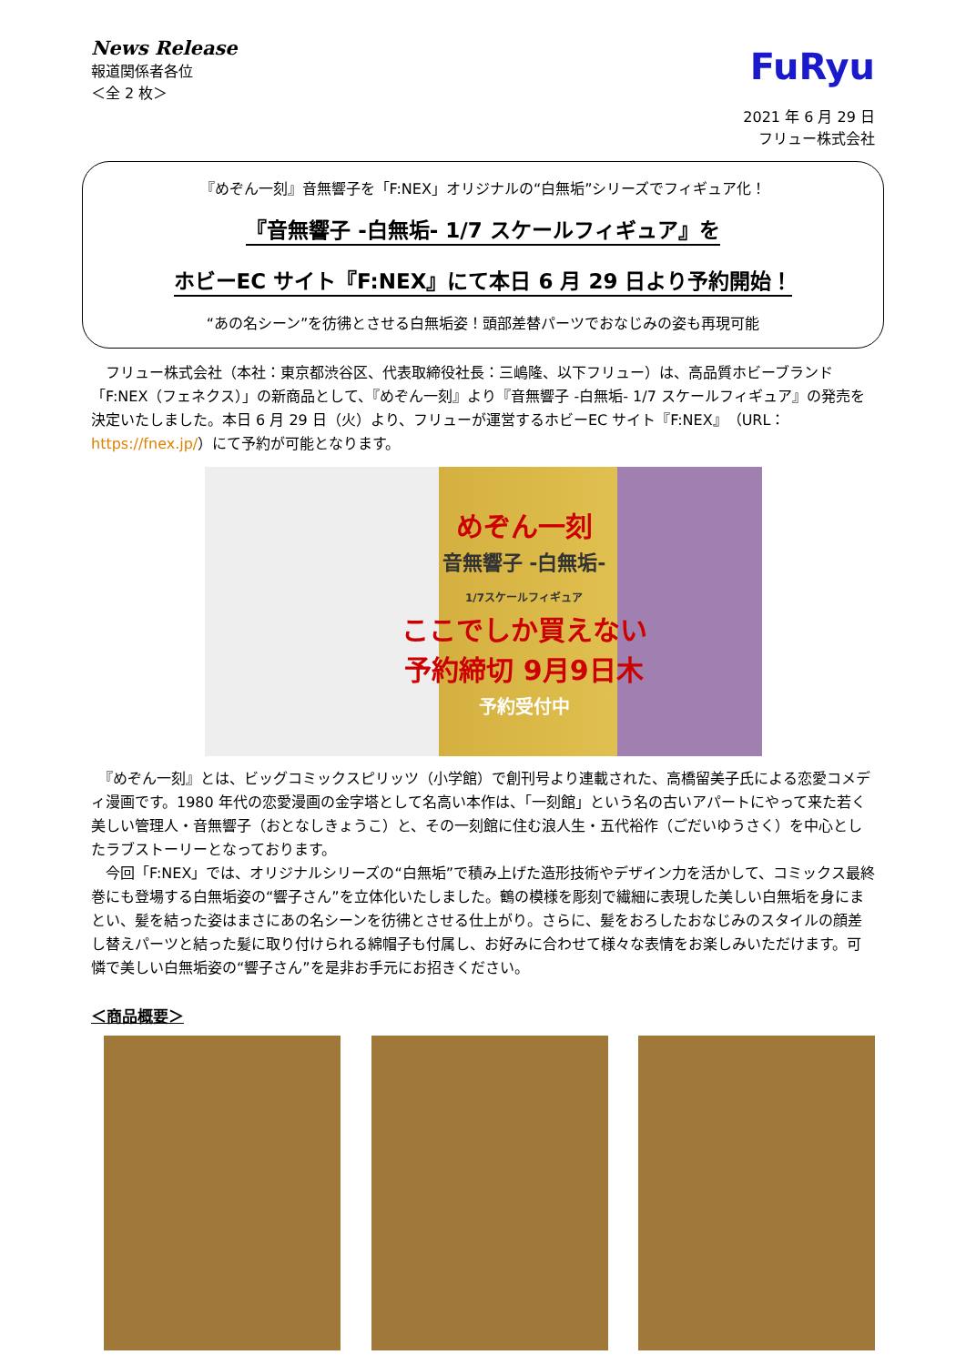News Release
報道関係者各位
＜全 2 枚＞
FuRyu
2021 年 6 月 29 日
フリュー株式会社
『めぞん一刻』音無響子を「F:NEX」オリジナルの“白無垢”シリーズでフィギュア化！
『音無響子 -白無垢- 1/7 スケールフィギュア』を
ホビーEC サイト『F:NEX』にて本日 6 月 29 日より予約開始！
“あの名シーン”を彷彿とさせる白無垢姿！頭部差替パーツでおなじみの姿も再現可能
　フリュー株式会社（本社：東京都渋谷区、代表取締役社長：三嶋隆、以下フリュー）は、高品質ホビーブランド「F:NEX（フェネクス）」の新商品として、『めぞん一刻』より『音無響子 -白無垢- 1/7 スケールフィギュア』の発売を決定いたしました。本日 6 月 29 日（火）より、フリューが運営するホビーEC サイト『F:NEX』（URL：https://fnex.jp/）にて予約が可能となります。
めぞん一刻
音無響子 -白無垢-
1/7スケールフィギュア
ここでしか買えない
予約締切 9月9日木
予約受付中
　『めぞん一刻』とは、ビッグコミックスピリッツ（小学館）で創刊号より連載された、高橋留美子氏による恋愛コメディ漫画です。1980 年代の恋愛漫画の金字塔として名高い本作は、「一刻館」という名の古いアパートにやって来た若く美しい管理人・音無響子（おとなしきょうこ）と、その一刻館に住む浪人生・五代裕作（ごだいゆうさく）を中心としたラブストーリーとなっております。
　今回「F:NEX」では、オリジナルシリーズの“白無垢”で積み上げた造形技術やデザイン力を活かして、コミックス最終巻にも登場する白無垢姿の“響子さん”を立体化いたしました。鶴の模様を彫刻で繊細に表現した美しい白無垢を身にまとい、髪を結った姿はまさにあの名シーンを彷彿とさせる仕上がり。さらに、髪をおろしたおなじみのスタイルの顔差し替えパーツと結った髪に取り付けられる綿帽子も付属し、お好みに合わせて様々な表情をお楽しみいただけます。可憐で美しい白無垢姿の“響子さん”を是非お手元にお招きください。
＜商品概要＞